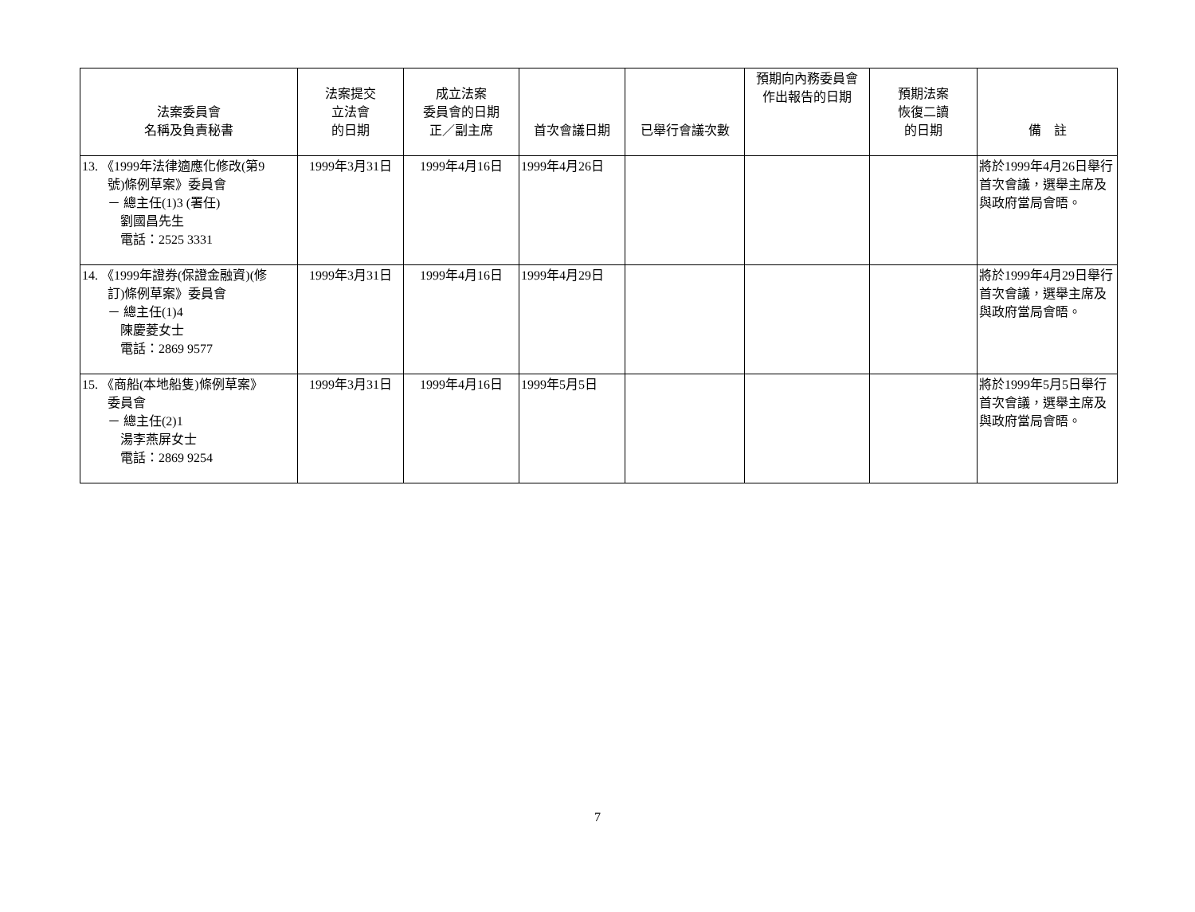| 法案委員會 名稱及負責秘書 | 法案提交 立法會 的日期 | 成立法案 委員會的日期 正／副主席 | 首次會議日期 | 已舉行會議次數 | 預期向內務委員會 作出報告的日期 | 預期法案 恢復二讀 的日期 | 備 註 |
| --- | --- | --- | --- | --- | --- | --- | --- |
| 13. 《1999年法律適應化修改(第9 號)條例草案》委員會 － 總主任(1)3 (署任) 劉國昌先生 電話：2525 3331 | 1999年3月31日 | 1999年4月16日 | 1999年4月26日 | | | | 將於1999年4月26日舉行首次會議，選舉主席及與政府當局會晤。 |
| 14. 《1999年證券(保證金融資)(修 訂)條例草案》委員會 － 總主任(1)4 陳慶菱女士 電話：2869 9577 | 1999年3月31日 | 1999年4月16日 | 1999年4月29日 | | | | 將於1999年4月29日舉行首次會議，選舉主席及與政府當局會晤。 |
| 15. 《商船(本地船隻)條例草案》 委員會 － 總主任(2)1 湯李燕屏女士 電話：2869 9254 | 1999年3月31日 | 1999年4月16日 | 1999年5月5日 | | | | 將於1999年5月5日舉行首次會議，選舉主席及與政府當局會晤。 |
7